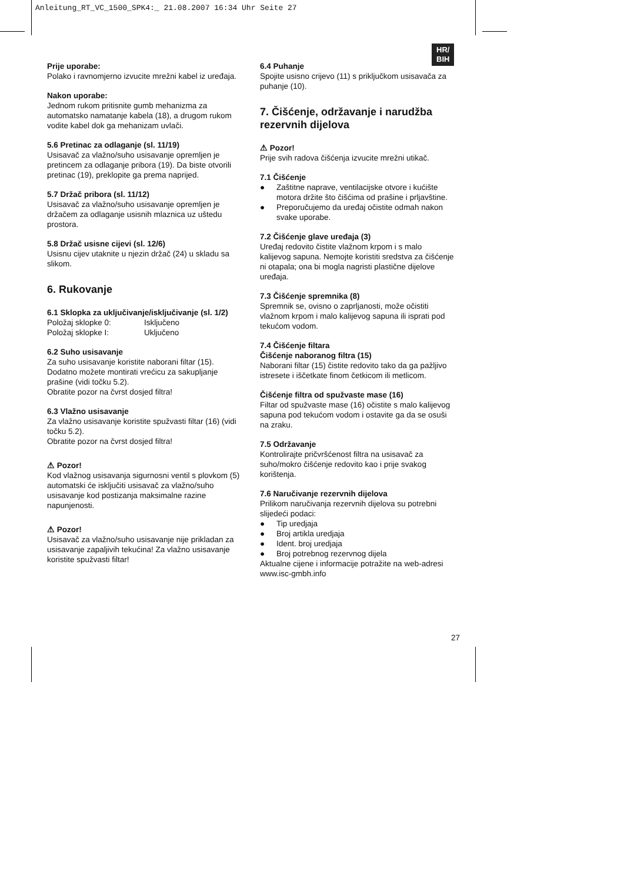Anleitung_RT_VC_1500_SPK4:_ 21.08.2007 16:34 Uhr Seite 27
HR/
BIH
Prije uporabe:
Polako i ravnomjerno izvucite mrežni kabel iz uređaja.
Nakon uporabe:
Jednom rukom pritisnite gumb mehanizma za automatsko namatanje kabela (18), a drugom rukom vodite kabel dok ga mehanizam uvlači.
5.6 Pretinac za odlaganje (sl. 11/19)
Usisavač za vlažno/suho usisavanje opremljen je pretincem za odlaganje pribora (19). Da biste otvorili pretinac (19), preklopite ga prema naprijed.
5.7 Držač pribora (sl. 11/12)
Usisavač za vlažno/suho usisavanje opremljen je držačem za odlaganje usisnih mlaznica uz uštedu prostora.
5.8 Držač usisne cijevi (sl. 12/6)
Usisnu cijev utaknite u njezin držač (24) u skladu sa slikom.
6. Rukovanje
6.1 Sklopka za uključivanje/isključivanje (sl. 1/2)
Položaj sklopke 0: Isključeno
Položaj sklopke I: Uključeno
6.2 Suho usisavanje
Za suho usisavanje koristite naborani filtar (15). Dodatno možete montirati vrećicu za sakupljanje prašine (vidi točku 5.2).
Obratite pozor na čvrst dosjed filtra!
6.3 Vlažno usisavanje
Za vlažno usisavanje koristite spužvasti filtar (16) (vidi točku 5.2).
Obratite pozor na čvrst dosjed filtra!
⚠ Pozor!
Kod vlažnog usisavanja sigurnosni ventil s plovkom (5) automatski će isključiti usisavač za vlažno/suho usisavanje kod postizanja maksimalne razine napunjenosti.
⚠ Pozor!
Usisavač za vlažno/suho usisavanje nije prikladan za usisavanje zapaljivih tekućina! Za vlažno usisavanje koristite spužvasti filtar!
6.4 Puhanje
Spojite usisno crijevo (11) s priključkom usisavača za puhanje (10).
7. Čišćenje, održavanje i narudžba rezervnih dijelova
⚠ Pozor!
Prije svih radova čišćenja izvucite mrežni utikač.
7.1 Čišćenje
● Zaštitne naprave, ventilacijske otvore i kućište motora držite što čišćima od prašine i prljavštine.
● Preporučujemo da uređaj očistite odmah nakon svake uporabe.
7.2 Čišćenje glave uređaja (3)
Uređaj redovito čistite vlažnom krpom i s malo kalijevog sapuna. Nemojte koristiti sredstva za čišćenje ni otapala; ona bi mogla nagristi plastične dijelove uređaja.
7.3 Čišćenje spremnika (8)
Spremnik se, ovisno o zaprljanosti, može očistiti vlažnom krpom i malo kalijevog sapuna ili isprati pod tekućom vodom.
7.4 Čišćenje filtara
Čišćenje naboranog filtra (15)
Naborani filtar (15) čistite redovito tako da ga pažljivo istresete i iščetkate finom četkicom ili metlicom.
Čišćenje filtra od spužvaste mase (16)
Filtar od spužvaste mase (16) očistite s malo kalijevog sapuna pod tekućom vodom i ostavite ga da se osuši na zraku.
7.5 Održavanje
Kontrolirajte pričvršćenost filtra na usisavač za suho/mokro čišćenje redovito kao i prije svakog korištenja.
7.6 Naručivanje rezervnih dijelova
Prilikom naručivanja rezervnih dijelova su potrebni slijedeći podaci:
● Tip uredjaja
● Broj artikla uredjaja
● Ident. broj uredjaja
● Broj potrebnog rezervnog dijela
Aktualne cijene i informacije potražite na web-adresi www.isc-gmbh.info
27